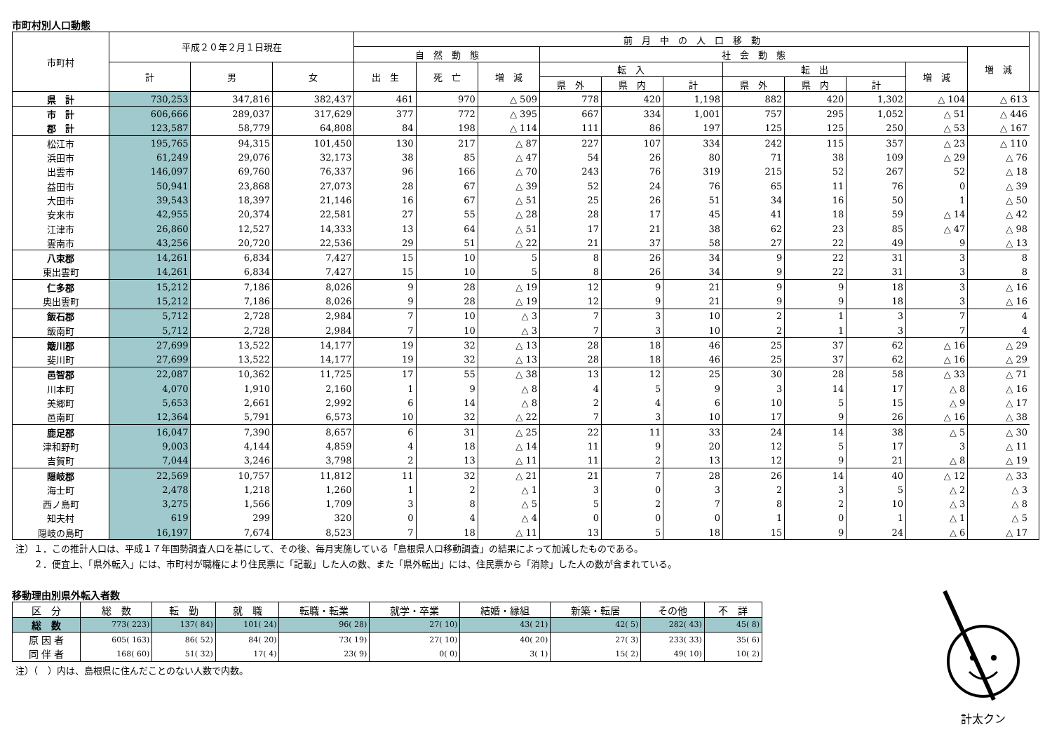市町村別人口動態
| 市町村 | 平成２０年２月１日現在 | | | 前 月 中 の 人 口 移 動 | | | | | | | | | | | |
| --- | --- | --- | --- | --- | --- | --- | --- | --- | --- | --- | --- | --- | --- | --- | --- |
| | | | | 自 然 動 態 | | | 社 会 動 態 | | | | | | | 増 減 | |
| | 計 | 男 | 女 | 出 生 | 死 亡 | 増 減 | 転 入 | | | 転 出 | | | 増 減 | | |
| | | | | | | | 県 外 | 県 内 | 計 | 県 外 | 県 内 | 計 | | | |
| 県 計 | 730,253 | 347,816 | 382,437 | 461 | 970 | △ 509 | 778 | 420 | 1,198 | 882 | 420 | 1,302 | △ 104 | △ 613 | |
| 市 計 | 606,666 | 289,037 | 317,629 | 377 | 772 | △ 395 | 667 | 334 | 1,001 | 757 | 295 | 1,052 | △ 51 | △ 446 | |
| 郡 計 | 123,587 | 58,779 | 64,808 | 84 | 198 | △ 114 | 111 | 86 | 197 | 125 | 125 | 250 | △ 53 | △ 167 | |
| 松江市 | 195,765 | 94,315 | 101,450 | 130 | 217 | △ 87 | 227 | 107 | 334 | 242 | 115 | 357 | △ 23 | △ 110 | |
| 浜田市 | 61,249 | 29,076 | 32,173 | 38 | 85 | △ 47 | 54 | 26 | 80 | 71 | 38 | 109 | △ 29 | △ 76 | |
| 出雲市 | 146,097 | 69,760 | 76,337 | 96 | 166 | △ 70 | 243 | 76 | 319 | 215 | 52 | 267 | 52 | △ 18 | |
| 益田市 | 50,941 | 23,868 | 27,073 | 28 | 67 | △ 39 | 52 | 24 | 76 | 65 | 11 | 76 | 0 | △ 39 | |
| 大田市 | 39,543 | 18,397 | 21,146 | 16 | 67 | △ 51 | 25 | 26 | 51 | 34 | 16 | 50 | 1 | △ 50 | |
| 安来市 | 42,955 | 20,374 | 22,581 | 27 | 55 | △ 28 | 28 | 17 | 45 | 41 | 18 | 59 | △ 14 | △ 42 | |
| 江津市 | 26,860 | 12,527 | 14,333 | 13 | 64 | △ 51 | 17 | 21 | 38 | 62 | 23 | 85 | △ 47 | △ 98 | |
| 雲南市 | 43,256 | 20,720 | 22,536 | 29 | 51 | △ 22 | 21 | 37 | 58 | 27 | 22 | 49 | 9 | △ 13 | |
| 八束郡 | 14,261 | 6,834 | 7,427 | 15 | 10 | 5 | 8 | 26 | 34 | 9 | 22 | 31 | 3 | 8 | |
| 東出雲町 | 14,261 | 6,834 | 7,427 | 15 | 10 | 5 | 8 | 26 | 34 | 9 | 22 | 31 | 3 | 8 | |
| 仁多郡 | 15,212 | 7,186 | 8,026 | 9 | 28 | △ 19 | 12 | 9 | 21 | 9 | 9 | 18 | 3 | △ 16 | |
| 奥出雲町 | 15,212 | 7,186 | 8,026 | 9 | 28 | △ 19 | 12 | 9 | 21 | 9 | 9 | 18 | 3 | △ 16 | |
| 飯石郡 | 5,712 | 2,728 | 2,984 | 7 | 10 | △ 3 | 7 | 3 | 10 | 2 | 1 | 3 | 7 | 4 | |
| 飯南町 | 5,712 | 2,728 | 2,984 | 7 | 10 | △ 3 | 7 | 3 | 10 | 2 | 1 | 3 | 7 | 4 | |
| 簸川郡 | 27,699 | 13,522 | 14,177 | 19 | 32 | △ 13 | 28 | 18 | 46 | 25 | 37 | 62 | △ 16 | △ 29 | |
| 斐川町 | 27,699 | 13,522 | 14,177 | 19 | 32 | △ 13 | 28 | 18 | 46 | 25 | 37 | 62 | △ 16 | △ 29 | |
| 邑智郡 | 22,087 | 10,362 | 11,725 | 17 | 55 | △ 38 | 13 | 12 | 25 | 30 | 28 | 58 | △ 33 | △ 71 | |
| 川本町 | 4,070 | 1,910 | 2,160 | 1 | 9 | △ 8 | 4 | 5 | 9 | 3 | 14 | 17 | △ 8 | △ 16 | |
| 美郷町 | 5,653 | 2,661 | 2,992 | 6 | 14 | △ 8 | 2 | 4 | 6 | 10 | 5 | 15 | △ 9 | △ 17 | |
| 邑南町 | 12,364 | 5,791 | 6,573 | 10 | 32 | △ 22 | 7 | 3 | 10 | 17 | 9 | 26 | △ 16 | △ 38 | |
| 鹿足郡 | 16,047 | 7,390 | 8,657 | 6 | 31 | △ 25 | 22 | 11 | 33 | 24 | 14 | 38 | △ 5 | △ 30 | |
| 津和野町 | 9,003 | 4,144 | 4,859 | 4 | 18 | △ 14 | 11 | 9 | 20 | 12 | 5 | 17 | 3 | △ 11 | |
| 吉賀町 | 7,044 | 3,246 | 3,798 | 2 | 13 | △ 11 | 11 | 2 | 13 | 12 | 9 | 21 | △ 8 | △ 19 | |
| 隠岐郡 | 22,569 | 10,757 | 11,812 | 11 | 32 | △ 21 | 21 | 7 | 28 | 26 | 14 | 40 | △ 12 | △ 33 | |
| 海士町 | 2,478 | 1,218 | 1,260 | 1 | 2 | △ 1 | 3 | 0 | 3 | 2 | 3 | 5 | △ 2 | △ 3 | |
| 西ノ島町 | 3,275 | 1,566 | 1,709 | 3 | 8 | △ 5 | 5 | 2 | 7 | 8 | 2 | 10 | △ 3 | △ 8 | |
| 知夫村 | 619 | 299 | 320 | 0 | 4 | △ 4 | 0 | 0 | 0 | 1 | 0 | 1 | △ 1 | △ 5 | |
| 隠岐の島町 | 16,197 | 7,674 | 8,523 | 7 | 18 | △ 11 | 13 | 5 | 18 | 15 | 9 | 24 | △ 6 | △ 17 | |
注）１．この推計人口は、平成１７年国勢調査人口を基にして、その後、毎月実施している「島根県人口移動調査」の結果によって加減したものである。
　　２．便宜上、「県外転入」には、市町村が職権により住民票に「記載」した人の数、また「県外転出」には、住民票から「消除」した人の数が含まれている。
移動理由別県外転入者数
| 区 分 | 総 数 | 転 勤 | 就 職 | 転職・転業 | 就学・卒業 | 結婚・縁組 | 新築・転居 | その他 | 不 詳 |
| --- | --- | --- | --- | --- | --- | --- | --- | --- | --- |
| 総 数 | 773( 223) | 137( 84) | 101( 24) | 96( 28) | 27( 10) | 43( 21) | 42( 5) | 282( 43) | 45( 8) |
| 原 因 者 | 605( 163) | 86( 52) | 84( 20) | 73( 19) | 27( 10) | 40( 20) | 27( 3) | 233( 33) | 35( 6) |
| 同 伴 者 | 168( 60) | 51( 32) | 17( 4) | 23( 9) | 0( 0) | 3( 1) | 15( 2) | 49( 10) | 10( 2) |
注）（　）内は、島根県に住んだことのない人数で内数。
計太クン